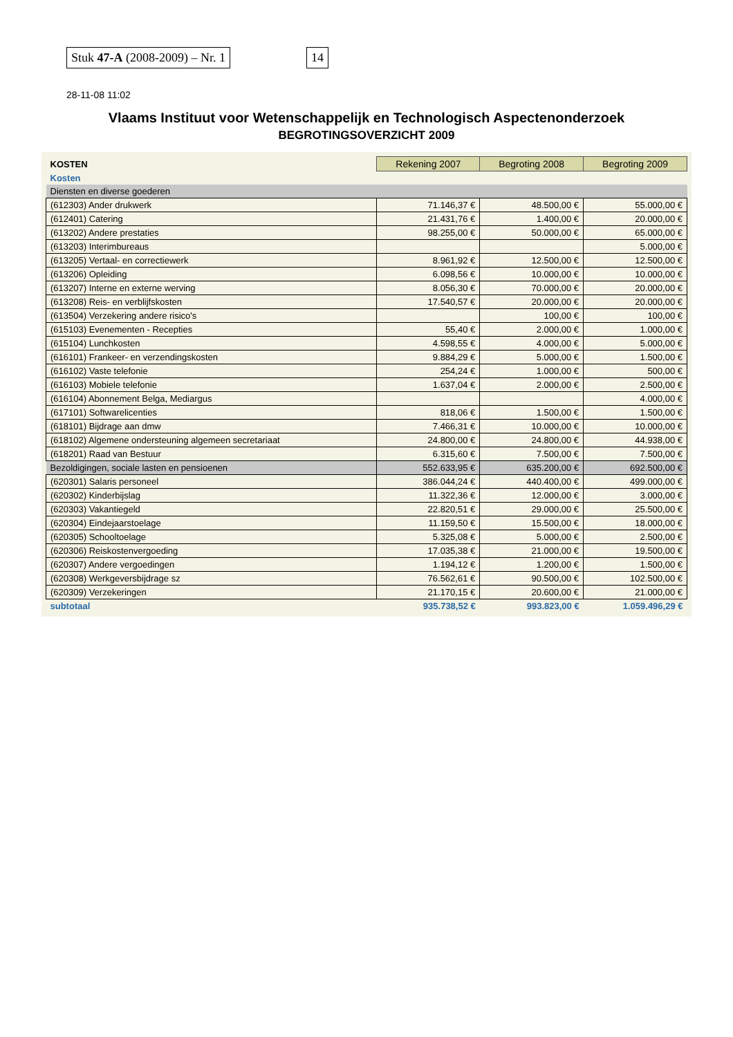Stuk 47-A (2008-2009) – Nr. 1 14
28-11-08 11:02
Vlaams Instituut voor Wetenschappelijk en Technologisch Aspectenonderzoek
BEGROTINGSOVERZICHT 2009
| KOSTEN | Rekening 2007 | Begroting 2008 | Begroting 2009 |
| Kosten | | | |
| Diensten en diverse goederen | | | |
| (612303) Ander drukwerk | 71.146,37 € | 48.500,00 € | 55.000,00 € |
| (612401) Catering | 21.431,76 € | 1.400,00 € | 20.000,00 € |
| (613202) Andere prestaties | 98.255,00 € | 50.000,00 € | 65.000,00 € |
| (613203) Interimbureaus | | | 5.000,00 € |
| (613205) Vertaal- en correctiewerk | 8.961,92 € | 12.500,00 € | 12.500,00 € |
| (613206) Opleiding | 6.098,56 € | 10.000,00 € | 10.000,00 € |
| (613207) Interne en externe werving | 8.056,30 € | 70.000,00 € | 20.000,00 € |
| (613208) Reis- en verblijfskosten | 17.540,57 € | 20.000,00 € | 20.000,00 € |
| (613504) Verzekering andere risico's | | 100,00 € | 100,00 € |
| (615103) Evenementen - Recepties | 55,40 € | 2.000,00 € | 1.000,00 € |
| (615104) Lunchkosten | 4.598,55 € | 4.000,00 € | 5.000,00 € |
| (616101) Frankeer- en verzendingskosten | 9.884,29 € | 5.000,00 € | 1.500,00 € |
| (616102) Vaste telefonie | 254,24 € | 1.000,00 € | 500,00 € |
| (616103) Mobiele telefonie | 1.637,04 € | 2.000,00 € | 2.500,00 € |
| (616104) Abonnement Belga, Mediargus | | | 4.000,00 € |
| (617101) Softwarelicenties | 818,06 € | 1.500,00 € | 1.500,00 € |
| (618101) Bijdrage aan dmw | 7.466,31 € | 10.000,00 € | 10.000,00 € |
| (618102) Algemene ondersteuning algemeen secretariaat | 24.800,00 € | 24.800,00 € | 44.938,00 € |
| (618201) Raad van Bestuur | 6.315,60 € | 7.500,00 € | 7.500,00 € |
| Bezoldigingen, sociale lasten en pensioenen | 552.633,95 € | 635.200,00 € | 692.500,00 € |
| (620301) Salaris personeel | 386.044,24 € | 440.400,00 € | 499.000,00 € |
| (620302) Kinderbijslag | 11.322,36 € | 12.000,00 € | 3.000,00 € |
| (620303) Vakantiegeld | 22.820,51 € | 29.000,00 € | 25.500,00 € |
| (620304) Eindejaarstoelage | 11.159,50 € | 15.500,00 € | 18.000,00 € |
| (620305) Schooltoelage | 5.325,08 € | 5.000,00 € | 2.500,00 € |
| (620306) Reiskostenvergoeding | 17.035,38 € | 21.000,00 € | 19.500,00 € |
| (620307) Andere vergoedingen | 1.194,12 € | 1.200,00 € | 1.500,00 € |
| (620308) Werkgeversbijdrage sz | 76.562,61 € | 90.500,00 € | 102.500,00 € |
| (620309) Verzekeringen | 21.170,15 € | 20.600,00 € | 21.000,00 € |
| subtotaal | 935.738,52 € | 993.823,00 € | 1.059.496,29 € |